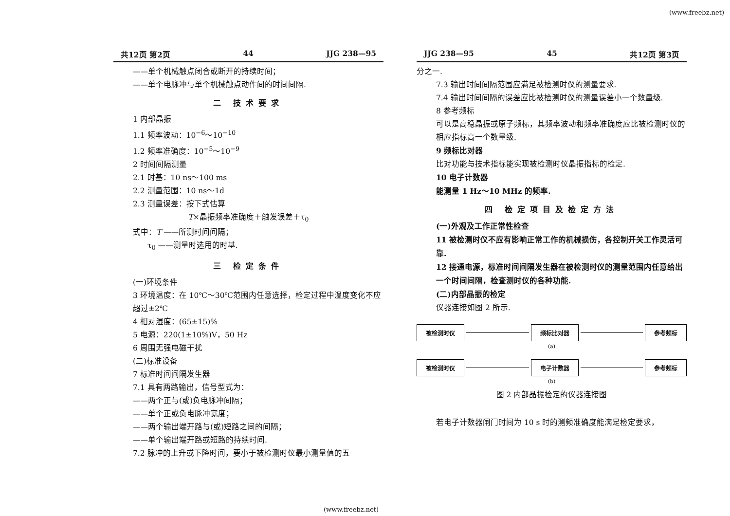(www.freebz.net)
共12页 第2页 44 JJG 238—95
——单个机械触点闭合或断开的持续时间；
——单个电脉冲与单个机械触点动作间的时间间隔.
二 技术要求
1 内部晶振
1.1 频率波动：10<sup>−6</sup>～10<sup>−10</sup>
1.2 频率准确度：10<sup>−5</sup>～10<sup>−9</sup>
2 时间间隔测量
2.1 时基：10 ns～100 ms
2.2 测量范围：10 ns～1d
2.3 测量误差：按下式估算
T×晶振频率准确度＋触发误差＋τ<sub>0</sub>
式中：T ——所测时间间隔；
τ<sub>0</sub> ——测量时选用的时基.
三 检定条件
(一)环境条件
3 环境温度：在 10℃～30℃范围内任意选择，检定过程中温度变化不应超过±2℃
4 相对湿度：(65±15)%
5 电源：220(1±10%)V，50 Hz
6 周围无强电磁干扰
(二)标准设备
7 标准时间间隔发生器
7.1 具有两路输出，信号型式为：
——两个正与(或)负电脉冲间隔；
——单个正或负电脉冲宽度；
——两个输出端开路与(或)短路之间的间隔；
——单个输出端开路或短路的持续时间.
7.2 脉冲的上升或下降时间，要小于被检测时仪最小测量值的五
JJG 238—95 45 共12页 第3页
分之一.
7.3 输出时间间隔范围应满足被检测时仪的测量要求.
7.4 输出时间间隔的误差应比被检测时仪的测量误差小一个数量级.
8 参考频标
可以是高稳晶振或原子频标，其频率波动和频率准确度应比被检测时仪的相应指标高一个数量级.
9 频标比对器
比对功能与技术指标能实现被检测时仪晶振指标的检定.
10 电子计数器
能测量 1 Hz～10 MHz 的频率.
四 检定项目及检定方法
(一)外观及工作正常性检查
11 被检测时仪不应有影响正常工作的机械损伤，各控制开关工作灵活可靠.
12 接通电源，标准时间间隔发生器在被检测时仪的测量范围内任意给出一个时间间隔，检查测时仪的各种功能.
(二)内部晶振的检定
仪器连接如图 2 所示.
被检测时仪 频标比对器 参考频标
(a)
被检测时仪 电子计数器 参考频标
(b)
图 2 内部晶振检定的仪器连接图
若电子计数器闸门时间为 10 s 时的测频准确度能满足检定要求，
(www.freebz.net)